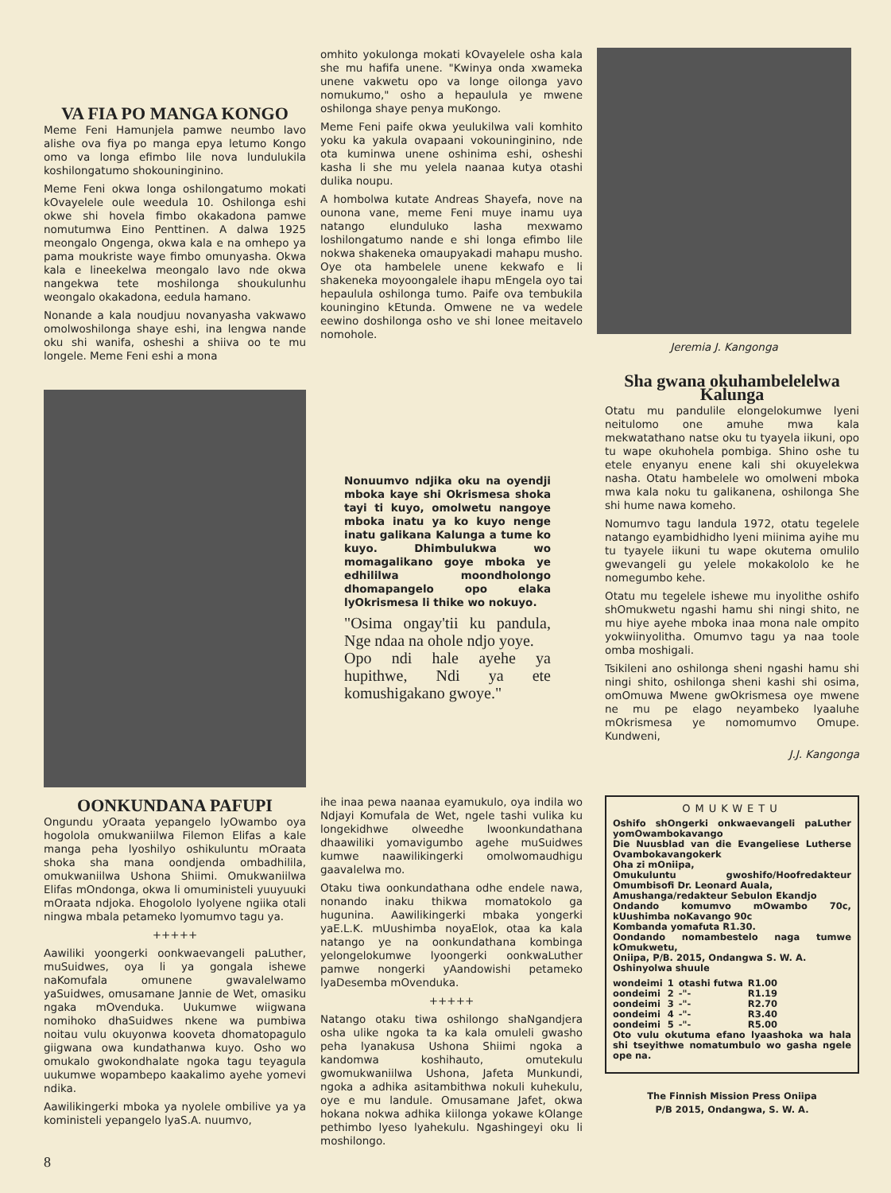VA FIA PO MANGA KONGO
Meme Feni Hamunjela pamwe neumbo lavo alishe ova fiya po manga epya letumo Kongo omo va longa efimbo lile nova lundulukila koshilongatumo shokouninginino.
Meme Feni okwa longa oshilongatumo mokati kOvayelele oule weedula 10. Oshilonga eshi okwe shi hovela fimbo okakadona pamwe nomutumwa Eino Penttinen. A dalwa 1925 meongalo Ongenga, okwa kala e na omhepo ya pama moukriste waye fimbo omunyasha. Okwa kala e lineekelwa meongalo lavo nde okwa nangekwa tete moshilonga shoukulunhu weongalo okakadona, eedula hamano.
Nonande a kala noudjuu novanyasha vakwawo omolwoshilonga shaye eshi, ina lengwa nande oku shi wanifa, osheshi a shiiva oo te mu longele. Meme Feni eshi a mona
omhito yokulonga mokati kOvayelele osha kala she mu hafifa unene. "Kwinya onda xwameka unene vakwetu opo va longe oilonga yavo nomukumo," osho a hepaulula ye mwene oshilonga shaye penya muKongo.
Meme Feni paife okwa yeulukilwa vali komhito yoku ka yakula ovapaani vokouninginino, nde ota kuminwa unene oshinima eshi, osheshi kasha li she mu yelela naanaa kutya otashi dulika noupu.
A hombolwa kutate Andreas Shayefa, nove na ounona vane, meme Feni muye inamu uya natango elunduluko lasha mexwamo loshilongatumo nande e shi longa efimbo lile nokwa shakeneka omaupyakadi mahapu musho. Oye ota hambelele unene kekwafo e li shakeneka moyoongalele ihapu mEngela oyo tai hepaulula oshilonga tumo. Paife ova tembukila kouningino kEtunda. Omwene ne va wedele eewino doshilonga osho ve shi lonee meitavelo nomohole.
Jeremia J. Kangonga
Nonuumvo ndjika oku na oyendji mboka kaye shi Okrismesa shoka tayi ti kuyo, omolwetu nangoye mboka inatu ya ko kuyo nenge inatu galikana Kalunga a tume ko kuyo. Dhimbulukwa wo momagalikano goye mboka ye edhililwa moondholongo dhomapangelo opo elaka lyOkrismesa li thike wo nokuyo.
"Osima ongay'tii ku pandula, Nge ndaa na ohole ndjo yoye.
Opo ndi hale ayehe ya hupithwe, Ndi ya ete komushigakano gwoye."
Sha gwana okuhambelelelwa Kalunga
Otatu mu pandulile elongelokumwe lyeni neitulomo one amuhe mwa kala mekwatathano natse oku tu tyayela iikuni, opo tu wape okuhohela pombiga. Shino oshe tu etele enyanyu enene kali shi okuyelekwa nasha. Otatu hambelele wo omolweni mboka mwa kala noku tu galikanena, oshilonga She shi hume nawa komeho.
Nomumvo tagu landula 1972, otatu tegelele natango eyambidhidho lyeni miinima ayihe mu tu tyayele iikuni tu wape okutema omulilo gwevangeli gu yelele mokakololo ke he nomegumbo kehe.
Otatu mu tegelele ishewe mu inyolithe oshifo shOmukwetu ngashi hamu shi ningi shito, ne mu hiye ayehe mboka inaa mona nale ompito yokwiinyolitha. Omumvo tagu ya naa toole omba moshigali.
Tsikileni ano oshilonga sheni ngashi hamu shi ningi shito, oshilonga sheni kashi shi osima, omOmuwa Mwene gwOkrismesa oye mwene ne mu pe elago neyambeko lyaaluhe mOkrismesa ye nomomumvo Omupe. Kundweni,
J.J. Kangonga
OONKUNDANA PAFUPI
Ongundu yOraata yepangelo lyOwambo oya hogolola omukwaniilwa Filemon Elifas a kale manga peha lyoshilyo oshikuluntu mOraata shoka sha mana oondjenda ombadhilila, omukwaniilwa Ushona Shiimi. Omukwaniilwa Elifas mOndonga, okwa li omuministeli yuuyuuki mOraata ndjoka. Ehogololo lyolyene ngiika otali ningwa mbala petameko lyomumvo tagu ya.
+++++
Aawiliki yoongerki oonkwaevangeli paLuther, muSuidwes, oya li ya gongala ishewe naKomufala omunene gwavalelwamo yaSuidwes, omusamane Jannie de Wet, omasiku ngaka mOvenduka. Uukumwe wiigwana nomihoko dhaSuidwes nkene wa pumbiwa noitau vulu okuyonwa kooveta dhomatopagulo giigwana owa kundathanwa kuyo. Osho wo omukalo gwokondhalate ngoka tagu teyagula uukumwe wopambepo kaakalimo ayehe yomevi ndika.
Aawilikingerki mboka ya nyolele ombilive ya ya koministeli yepangelo lyaS.A. nuumvo,
ihe inaa pewa naanaa eyamukulo, oya indila wo Ndjayi Komufala de Wet, ngele tashi vulika ku longekidhwe olweedhe lwoonkundathana dhaawiliki yomavigumbo agehe muSuidwes kumwe naawilikingerki omolwomaudhigu gaavalelwa mo.
Otaku tiwa oonkundathana odhe endele nawa, nonando inaku thikwa momatokolo ga hugunina. Aawilikingerki mbaka yongerki yaE.L.K. mUushimba noyaElok, otaa ka kala natango ye na oonkundathana kombinga yelongelokumwe lyoongerki oonkwaLuther pamwe nongerki yAandowishi petameko lyaDesemba mOvenduka.
+++++
Natango otaku tiwa oshilongo shaNgandjera osha ulike ngoka ta ka kala omuleli gwasho peha lyanakusa Ushona Shiimi ngoka a kandomwa koshihauto, omutekulu gwomukwaniilwa Ushona, Jafeta Munkundi, ngoka a adhika asitambithwa nokuli kuhekulu, oye e mu landule. Omusamane Jafet, okwa hokana nokwa adhika kiilonga yokawe kOlange pethimbo lyeso lyahekulu. Ngashingeyi oku li moshilongo.
OMUKWETU
Oshifo shOngerki onkwaevangeli paLuther yomOwambokavango
Die Nuusblad van die Evangeliese Lutherse Ovambokavangokerk
Oha zi mOniipa,
Omukuluntu gwoshifo/Hoofredakteur Omumbisofi Dr. Leonard Auala,
Amushanga/redakteur Sebulon Ekandjo
Ondando komumvo mOwambo 70c, kUushimba noKavango 90c
Kombanda yomafuta R1.30.
Oondando nomambestelo naga tumwe kOmukwetu,
Oniipa, P/B. 2015, Ondangwa S. W. A.
Oshinyolwa shuule
| wondeimi | 1 | otashi futwa | R1.00 |
| oondeimi | 2 | -"- | R1.19 |
| oondeimi | 3 | -"- | R2.70 |
| oondeimi | 4 | -"- | R3.40 |
| oondeimi | 5 | -"- | R5.00 |
Oto vulu okutuma efano lyaashoka wa hala shi tseyithwe nomatumbulo wo gasha ngele ope na.
The Finnish Mission Press Oniipa
P/B 2015, Ondangwa, S. W. A.
8